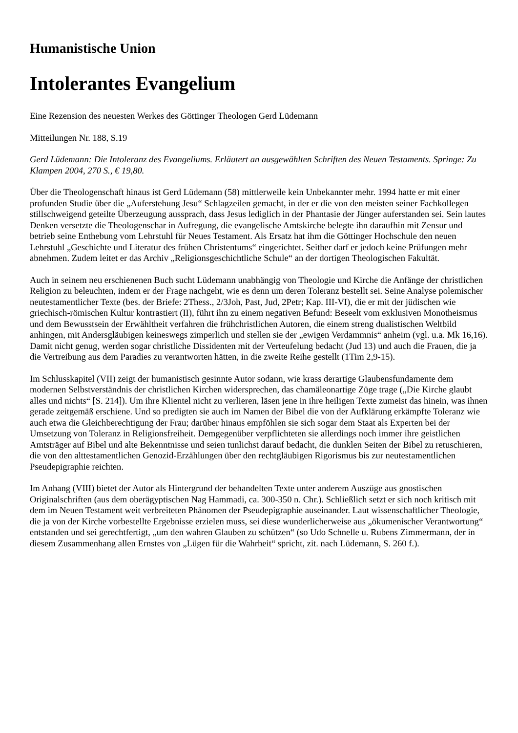Humanistische Union
Intolerantes Evangelium
Eine Rezension des neuesten Werkes des Göttinger Theologen Gerd Lüdemann
Mitteilungen Nr. 188, S.19
Gerd Lüdemann: Die Intoleranz des Evangeliums. Erläutert an ausgewählten Schriften des Neuen Testaments. Springe: Zu Klampen 2004, 270 S., € 19,80.
Über die Theologenschaft hinaus ist Gerd Lüdemann (58) mittlerweile kein Unbekannter mehr. 1994 hatte er mit einer profunden Studie über die „Auferstehung Jesu“ Schlagzeilen gemacht, in der er die von den meisten seiner Fachkollegen stillschweigend geteilte Überzeugung aussprach, dass Jesus lediglich in der Phantasie der Jünger auferstanden sei. Sein lautes Denken versetzte die Theologenschar in Aufregung, die evangelische Amtskirche belegte ihn daraufhin mit Zensur und betrieb seine Enthebung vom Lehrstuhl für Neues Testament. Als Ersatz hat ihm die Göttinger Hochschule den neuen Lehrstuhl „Geschichte und Literatur des frühen Christentums“ eingerichtet. Seither darf er jedoch keine Prüfungen mehr abnehmen. Zudem leitet er das Archiv „Religionsgeschichtliche Schule“ an der dortigen Theologischen Fakultät.
Auch in seinem neu erschienenen Buch sucht Lüdemann unabhängig von Theologie und Kirche die Anfänge der christlichen Religion zu beleuchten, indem er der Frage nachgeht, wie es denn um deren Toleranz bestellt sei. Seine Analyse polemischer neutestamentlicher Texte (bes. der Briefe: 2Thess., 2/3Joh, Past, Jud, 2Petr; Kap. III-VI), die er mit der jüdischen wie griechisch-römischen Kultur kontrastiert (II), führt ihn zu einem negativen Befund: Beseelt vom exklusiven Monotheismus und dem Bewusstsein der Erwähltheit verfahren die frühchristlichen Autoren, die einem streng dualistischen Weltbild anhingen, mit Andersgläubigen keineswegs zimperlich und stellen sie der „ewigen Verdammnis“ anheim (vgl. u.a. Mk 16,16). Damit nicht genug, werden sogar christliche Dissidenten mit der Verteufelung bedacht (Jud 13) und auch die Frauen, die ja die Vertreibung aus dem Paradies zu verantworten hätten, in die zweite Reihe gestellt (1Tim 2,9-15).
Im Schlusskapitel (VII) zeigt der humanistisch gesinnte Autor sodann, wie krass derartige Glaubensfundamente dem modernen Selbstverständnis der christlichen Kirchen widersprechen, das chamäleonartige Züge trage („Die Kirche glaubt alles und nichts“ [S. 214]). Um ihre Klientel nicht zu verlieren, läsen jene in ihre heiligen Texte zumeist das hinein, was ihnen gerade zeitgemäß erschiene. Und so predigten sie auch im Namen der Bibel die von der Aufklärung erkämpfte Toleranz wie auch etwa die Gleichberechtigung der Frau; darüber hinaus empföhlen sie sich sogar dem Staat als Experten bei der Umsetzung von Toleranz in Religionsfreiheit. Demgegenüber verpflichteten sie allerdings noch immer ihre geistlichen Amtsträger auf Bibel und alte Bekenntnisse und seien tunlichst darauf bedacht, die dunklen Seiten der Bibel zu retuschieren, die von den alttestamentlichen Genozid-Erzählungen über den rechtgläubigen Rigorismus bis zur neutestamentlichen Pseudepigraphie reichten.
Im Anhang (VIII) bietet der Autor als Hintergrund der behandelten Texte unter anderem Auszüge aus gnostischen Originalschriften (aus dem oberägyptischen Nag Hammadi, ca. 300-350 n. Chr.). Schließlich setzt er sich noch kritisch mit dem im Neuen Testament weit verbreiteten Phänomen der Pseudepigraphie auseinander. Laut wissenschaftlicher Theologie, die ja von der Kirche vorbestellte Ergebnisse erzielen muss, sei diese wunderlicherweise aus „ökumenischer Verantwortung“ entstanden und sei gerechtfertigt, „um den wahren Glauben zu schützen“ (so Udo Schnelle u. Rubens Zimmermann, der in diesem Zusammenhang allen Ernstes von „Lügen für die Wahrheit“ spricht, zit. nach Lüdemann, S. 260 f.).